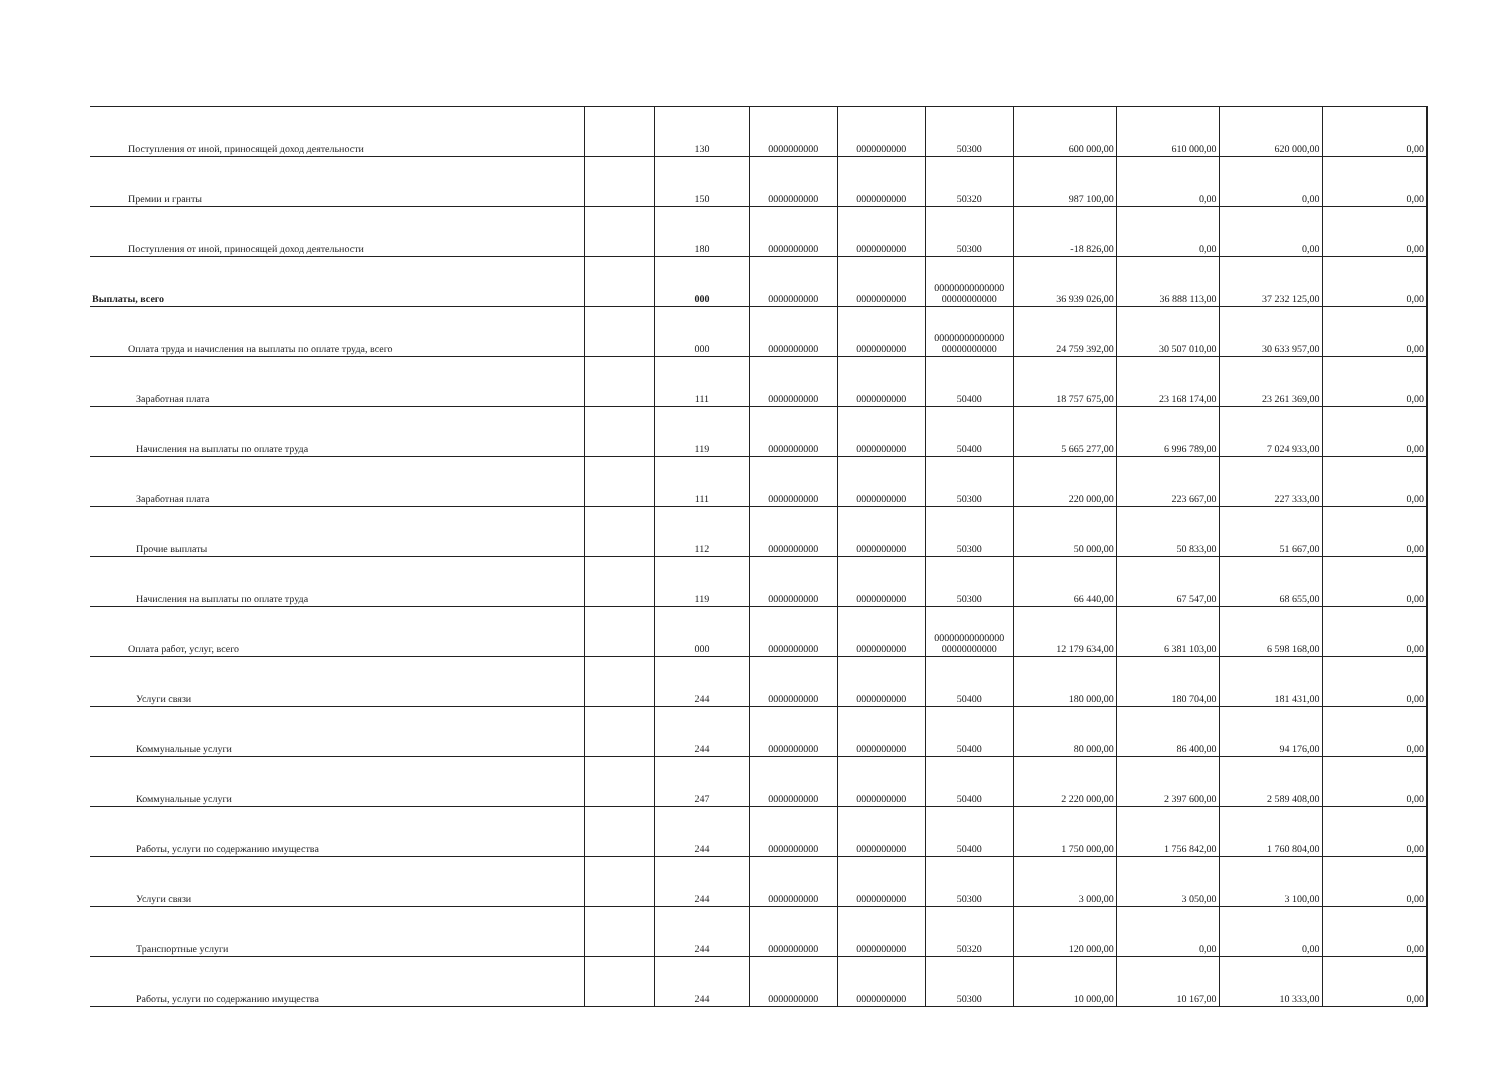| Поступления от иной, приносящей доход деятельности | | 130 | 0000000000 | 0000000000 | 50300 | 600 000,00 | 610 000,00 | 620 000,00 | 0,00 |
| Премии и гранты | | 150 | 0000000000 | 0000000000 | 50320 | 987 100,00 | 0,00 | 0,00 | 0,00 |
| Поступления от иной, приносящей доход деятельности | | 180 | 0000000000 | 0000000000 | 50300 | -18 826,00 | 0,00 | 0,00 | 0,00 |
| Выплаты, всего | | 000 | 0000000000 | 0000000000 | 00000000000000 00000000000 | 36 939 026,00 | 36 888 113,00 | 37 232 125,00 | 0,00 |
| Оплата труда и начисления на выплаты по оплате труда, всего | | 000 | 0000000000 | 0000000000 | 00000000000000 00000000000 | 24 759 392,00 | 30 507 010,00 | 30 633 957,00 | 0,00 |
| Заработная плата | | 111 | 0000000000 | 0000000000 | 50400 | 18 757 675,00 | 23 168 174,00 | 23 261 369,00 | 0,00 |
| Начисления на выплаты по оплате труда | | 119 | 0000000000 | 0000000000 | 50400 | 5 665 277,00 | 6 996 789,00 | 7 024 933,00 | 0,00 |
| Заработная плата | | 111 | 0000000000 | 0000000000 | 50300 | 220 000,00 | 223 667,00 | 227 333,00 | 0,00 |
| Прочие выплаты | | 112 | 0000000000 | 0000000000 | 50300 | 50 000,00 | 50 833,00 | 51 667,00 | 0,00 |
| Начисления на выплаты по оплате труда | | 119 | 0000000000 | 0000000000 | 50300 | 66 440,00 | 67 547,00 | 68 655,00 | 0,00 |
| Оплата работ, услуг, всего | | 000 | 0000000000 | 0000000000 | 00000000000000 00000000000 | 12 179 634,00 | 6 381 103,00 | 6 598 168,00 | 0,00 |
| Услуги связи | | 244 | 0000000000 | 0000000000 | 50400 | 180 000,00 | 180 704,00 | 181 431,00 | 0,00 |
| Коммунальные услуги | | 244 | 0000000000 | 0000000000 | 50400 | 80 000,00 | 86 400,00 | 94 176,00 | 0,00 |
| Коммунальные услуги | | 247 | 0000000000 | 0000000000 | 50400 | 2 220 000,00 | 2 397 600,00 | 2 589 408,00 | 0,00 |
| Работы, услуги по содержанию имущества | | 244 | 0000000000 | 0000000000 | 50400 | 1 750 000,00 | 1 756 842,00 | 1 760 804,00 | 0,00 |
| Услуги связи | | 244 | 0000000000 | 0000000000 | 50300 | 3 000,00 | 3 050,00 | 3 100,00 | 0,00 |
| Транспортные услуги | | 244 | 0000000000 | 0000000000 | 50320 | 120 000,00 | 0,00 | 0,00 | 0,00 |
| Работы, услуги по содержанию имущества | | 244 | 0000000000 | 0000000000 | 50300 | 10 000,00 | 10 167,00 | 10 333,00 | 0,00 |